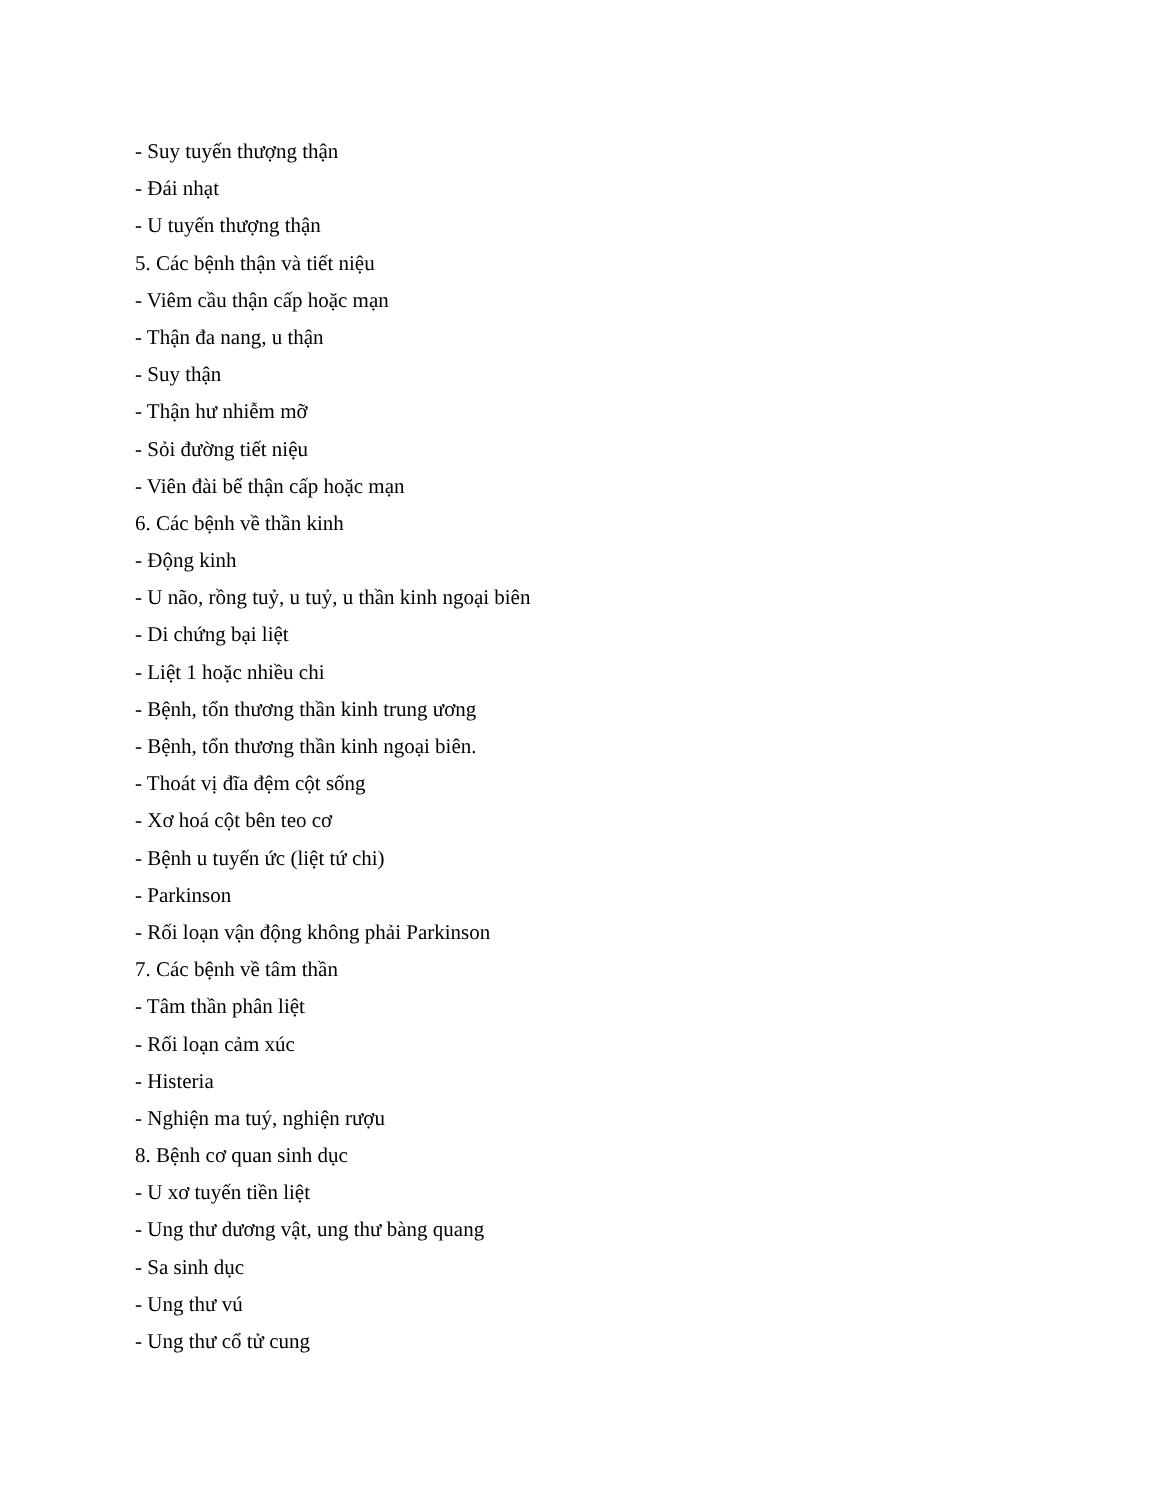- Suy tuyến thượng thận
- Đái nhạt
- U tuyến thượng thận
5. Các bệnh thận và tiết niệu
- Viêm cầu thận cấp hoặc mạn
- Thận đa nang, u thận
- Suy thận
- Thận hư nhiễm mỡ
- Sỏi đường tiết niệu
- Viên đài bể thận cấp hoặc mạn
6. Các bệnh về thần kinh
- Động kinh
- U não, rồng tuỷ, u tuỷ, u thần kinh ngoại biên
- Di chứng bại liệt
- Liệt 1 hoặc nhiều chi
- Bệnh, tổn thương thần kinh trung ương
- Bệnh, tổn thương thần kinh ngoại biên.
- Thoát vị đĩa đệm cột sống
- Xơ hoá cột bên teo cơ
- Bệnh u tuyến ức (liệt tứ chi)
- Parkinson
- Rối loạn vận động không phải Parkinson
7. Các bệnh về tâm thần
- Tâm thần phân liệt
- Rối loạn cảm xúc
- Histeria
- Nghiện ma tuý, nghiện rượu
8. Bệnh cơ quan sinh dục
- U xơ tuyến tiền liệt
- Ung thư dương vật, ung thư bàng quang
- Sa sinh dục
- Ung thư vú
- Ung thư cổ tử cung